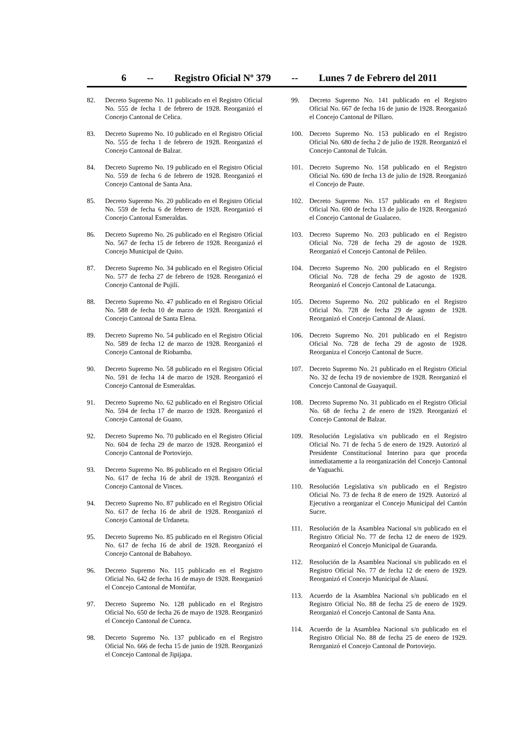6 -- Registro Oficial Nº 379 -- Lunes 7 de Febrero del 2011
82. Decreto Supremo No. 11 publicado en el Registro Oficial No. 555 de fecha 1 de febrero de 1928. Reorganizó el Concejo Cantonal de Celica.
83. Decreto Supremo No. 10 publicado en el Registro Oficial No. 555 de fecha 1 de febrero de 1928. Reorganizó el Concejo Cantonal de Balzar.
84. Decreto Supremo No. 19 publicado en el Registro Oficial No. 559 de fecha 6 de febrero de 1928. Reorganizó el Concejo Cantonal de Santa Ana.
85. Decreto Supremo No. 20 publicado en el Registro Oficial No. 559 de fecha 6 de febrero de 1928. Reorganizó el Concejo Cantonal Esmeraldas.
86. Decreto Supremo No. 26 publicado en el Registro Oficial No. 567 de fecha 15 de febrero de 1928. Reorganizó el Concejo Municipal de Quito.
87. Decreto Supremo No. 34 publicado en el Registro Oficial No. 577 de fecha 27 de febrero de 1928. Reorganizó el Concejo Cantonal de Pujilí.
88. Decreto Supremo No. 47 publicado en el Registro Oficial No. 588 de fecha 10 de marzo de 1928. Reorganizó el Concejo Cantonal de Santa Elena.
89. Decreto Supremo No. 54 publicado en el Registro Oficial No. 589 de fecha 12 de marzo de 1928. Reorganizó el Concejo Cantonal de Riobamba.
90. Decreto Supremo No. 58 publicado en el Registro Oficial No. 591 de fecha 14 de marzo de 1928. Reorganizó el Concejo Cantonal de Esmeraldas.
91. Decreto Supremo No. 62 publicado en el Registro Oficial No. 594 de fecha 17 de marzo de 1928. Reorganizó el Concejo Cantonal de Guano.
92. Decreto Supremo No. 70 publicado en el Registro Oficial No. 604 de fecha 29 de marzo de 1928. Reorganizó el Concejo Cantonal de Portoviejo.
93. Decreto Supremo No. 86 publicado en el Registro Oficial No. 617 de fecha 16 de abril de 1928. Reorganizó el Concejo Cantonal de Vinces.
94. Decreto Supremo No. 87 publicado en el Registro Oficial No. 617 de fecha 16 de abril de 1928. Reorganizó el Concejo Cantonal de Urdaneta.
95. Decreto Supremo No. 85 publicado en el Registro Oficial No. 617 de fecha 16 de abril de 1928. Reorganizó el Concejo Cantonal de Babahoyo.
96. Decreto Supremo No. 115 publicado en el Registro Oficial No. 642 de fecha 16 de mayo de 1928. Reorganizó el Concejo Cantonal de Montúfar.
97. Decreto Supremo No. 128 publicado en el Registro Oficial No. 650 de fecha 26 de mayo de 1928. Reorganizó el Concejo Cantonal de Cuenca.
98. Decreto Supremo No. 137 publicado en el Registro Oficial No. 666 de fecha 15 de junio de 1928. Reorganizó el Concejo Cantonal de Jipijapa.
99. Decreto Supremo No. 141 publicado en el Registro Oficial No. 667 de fecha 16 de junio de 1928. Reorganizó el Concejo Cantonal de Píllaro.
100. Decreto Supremo No. 153 publicado en el Registro Oficial No. 680 de fecha 2 de julio de 1928. Reorganizó el Concejo Cantonal de Tulcán.
101. Decreto Supremo No. 158 publicado en el Registro Oficial No. 690 de fecha 13 de julio de 1928. Reorganizó el Concejo de Paute.
102. Decreto Supremo No. 157 publicado en el Registro Oficial No. 690 de fecha 13 de julio de 1928. Reorganizó el Concejo Cantonal de Gualaceo.
103. Decreto Supremo No. 203 publicado en el Registro Oficial No. 728 de fecha 29 de agosto de 1928. Reorganizó el Concejo Cantonal de Pelileo.
104. Decreto Supremo No. 200 publicado en el Registro Oficial No. 728 de fecha 29 de agosto de 1928. Reorganizó el Concejo Cantonal de Latacunga.
105. Decreto Supremo No. 202 publicado en el Registro Oficial No. 728 de fecha 29 de agosto de 1928. Reorganizó el Concejo Cantonal de Alausí.
106. Decreto Supremo No. 201 publicado en el Registro Oficial No. 728 de fecha 29 de agosto de 1928. Reorganiza el Concejo Cantonal de Sucre.
107. Decreto Supremo No. 21 publicado en el Registro Oficial No. 32 de fecha 19 de noviembre de 1928. Reorganizó el Concejo Cantonal de Guayaquil.
108. Decreto Supremo No. 31 publicado en el Registro Oficial No. 68 de fecha 2 de enero de 1929. Reorganizó el Concejo Cantonal de Balzar.
109. Resolución Legislativa s/n publicado en el Registro Oficial No. 71 de fecha 5 de enero de 1929. Autorizó al Presidente Constitucional Interino para que proceda inmediatamente a la reorganización del Concejo Cantonal de Yaguachi.
110. Resolución Legislativa s/n publicado en el Registro Oficial No. 73 de fecha 8 de enero de 1929. Autorizó al Ejecutivo a reorganizar el Concejo Municipal del Cantón Sucre.
111. Resolución de la Asamblea Nacional s/n publicado en el Registro Oficial No. 77 de fecha 12 de enero de 1929. Reorganizó el Concejo Municipal de Guaranda.
112. Resolución de la Asamblea Nacional s/n publicado en el Registro Oficial No. 77 de fecha 12 de enero de 1929. Reorganizó el Concejo Municipal de Alausí.
113. Acuerdo de la Asamblea Nacional s/n publicado en el Registro Oficial No. 88 de fecha 25 de enero de 1929. Reorganizó el Concejo Cantonal de Santa Ana.
114. Acuerdo de la Asamblea Nacional s/n publicado en el Registro Oficial No. 88 de fecha 25 de enero de 1929. Reorganizó el Concejo Cantonal de Portoviejo.